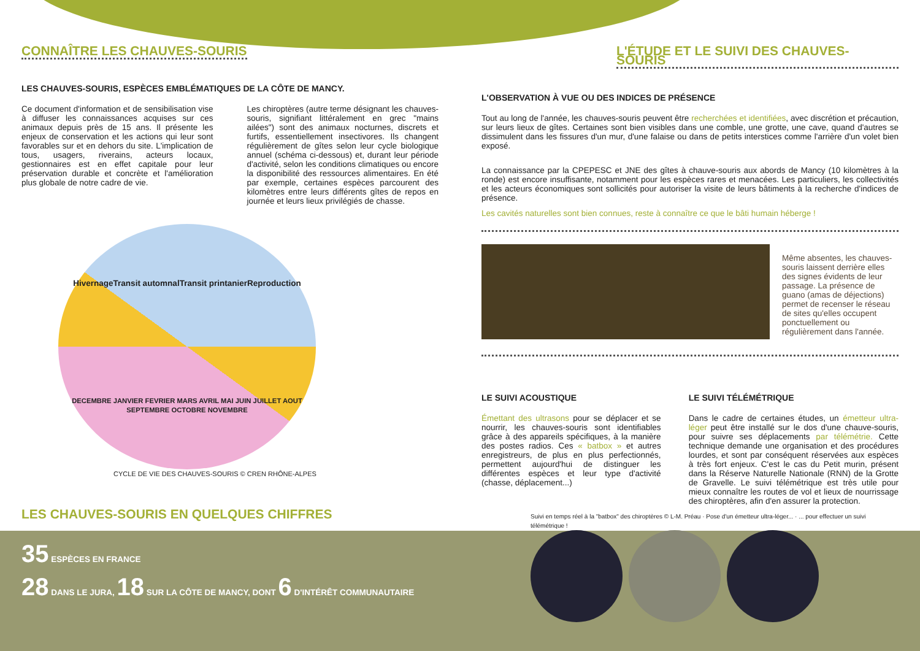CONNAÎTRE LES CHAUVES-SOURIS
LES CHAUVES-SOURIS, ESPÈCES EMBLÉMATIQUES DE LA CÔTE DE MANCY.
Ce document d'information et de sensibilisation vise à diffuser les connaissances acquises sur ces animaux depuis près de 15 ans. Il présente les enjeux de conservation et les actions qui leur sont favorables sur et en dehors du site. L'implication de tous, usagers, riverains, acteurs locaux, gestionnaires est en effet capitale pour leur préservation durable et concrète et l'amélioration plus globale de notre cadre de vie.
Les chiroptères (autre terme désignant les chauves-souris, signifiant littéralement en grec "mains ailées") sont des animaux nocturnes, discrets et furtifs, essentiellement insectivores. Ils changent régulièrement de gîtes selon leur cycle biologique annuel (schéma ci-dessous) et, durant leur période d'activité, selon les conditions climatiques ou encore la disponibilité des ressources alimentaires. En été par exemple, certaines espèces parcourent des kilomètres entre leurs différents gîtes de repos en journée et leurs lieux privilégiés de chasse.
Hivernage Transit automnal Transit printanier Reproduction
DECEMBRE JANVIER FEVRIER MARS AVRIL MAI JUIN JUILLET AOUT SEPTEMBRE OCTOBRE NOVEMBRE
CYCLE DE VIE DES CHAUVES-SOURIS © CREN RHÔNE-ALPES
LES CHAUVES-SOURIS EN QUELQUES CHIFFRES
35 ESPÈCES EN FRANCE
28 DANS LE JURA, 18 SUR LA CÔTE DE MANCY, DONT 6 D'INTÉRÊT COMMUNAUTAIRE
L'ÉTUDE ET LE SUIVI DES CHAUVES-SOURIS
L'OBSERVATION À VUE OU DES INDICES DE PRÉSENCE
Tout au long de l'année, les chauves-souris peuvent être recherchées et identifiées, avec discrétion et précaution, sur leurs lieux de gîtes. Certaines sont bien visibles dans une comble, une grotte, une cave, quand d'autres se dissimulent dans les fissures d'un mur, d'une falaise ou dans de petits interstices comme l'arrière d'un volet bien exposé.
La connaissance par la CPEPESC et JNE des gîtes à chauve-souris aux abords de Mancy (10 kilomètres à la ronde) est encore insuffisante, notamment pour les espèces rares et menacées. Les particuliers, les collectivités et les acteurs économiques sont sollicités pour autoriser la visite de leurs bâtiments à la recherche d'indices de présence.
Les cavités naturelles sont bien connues, reste à connaître ce que le bâti humain héberge !
Même absentes, les chauves-souris laissent derrière elles des signes évidents de leur passage. La présence de guano (amas de déjections) permet de recenser le réseau de sites qu'elles occupent ponctuellement ou régulièrement dans l'année.
LE SUIVI ACOUSTIQUE
Émettant des ultrasons pour se déplacer et se nourrir, les chauves-souris sont identifiables grâce à des appareils spécifiques, à la manière des postes radios. Ces « batbox » et autres enregistreurs, de plus en plus perfectionnés, permettent aujourd'hui de distinguer les différentes espèces et leur type d'activité (chasse, déplacement...)
LE SUIVI TÉLÉMÉTRIQUE
Dans le cadre de certaines études, un émetteur ultra-léger peut être installé sur le dos d'une chauve-souris, pour suivre ses déplacements par télémétrie. Cette technique demande une organisation et des procédures lourdes, et sont par conséquent réservées aux espèces à très fort enjeux. C'est le cas du Petit murin, présent dans la Réserve Naturelle Nationale (RNN) de la Grotte de Gravelle. Le suivi télémétrique est très utile pour mieux connaître les routes de vol et lieux de nourrissage des chiroptères, afin d'en assurer la protection.
Suivi en temps réel à la "batbox" des chiroptères © L-M. Préau · Pose d'un émetteur ultra-léger... · ... pour effectuer un suivi télémétrique !